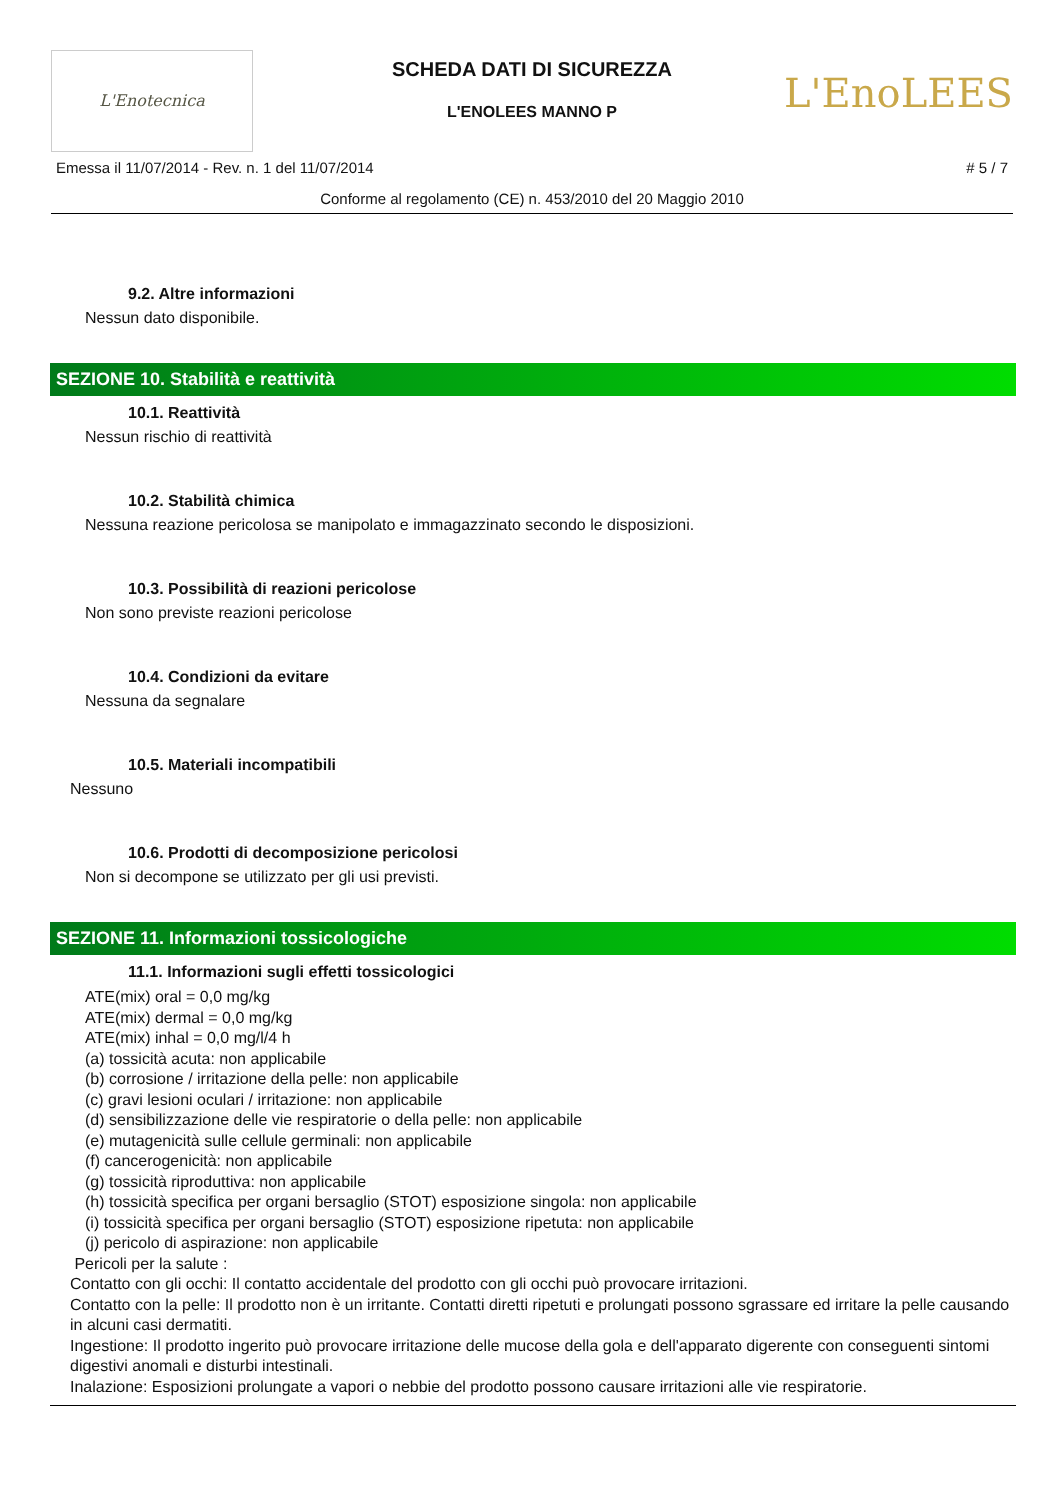L'Enotecnica
L'EnoLEES
SCHEDA DATI DI SICUREZZA
L'ENOLEES MANNO P
Emessa il 11/07/2014 - Rev. n. 1 del 11/07/2014 # 5 / 7
Conforme al regolamento (CE) n. 453/2010 del 20 Maggio 2010
9.2. Altre informazioni
Nessun dato disponibile.
SEZIONE 10. Stabilità e reattività
10.1. Reattività
Nessun rischio di reattività
10.2. Stabilità chimica
Nessuna reazione pericolosa se manipolato e immagazzinato secondo le disposizioni.
10.3. Possibilità di reazioni pericolose
Non sono previste reazioni pericolose
10.4. Condizioni da evitare
Nessuna da segnalare
10.5. Materiali incompatibili
Nessuno
10.6. Prodotti di decomposizione pericolosi
Non si decompone se utilizzato per gli usi previsti.
SEZIONE 11. Informazioni tossicologiche
11.1. Informazioni sugli effetti tossicologici
ATE(mix) oral = 0,0 mg/kg
ATE(mix) dermal = 0,0 mg/kg
ATE(mix) inhal = 0,0 mg/l/4 h
(a) tossicità acuta: non applicabile
(b) corrosione / irritazione della pelle: non applicabile
(c) gravi lesioni oculari / irritazione: non applicabile
(d) sensibilizzazione delle vie respiratorie o della pelle: non applicabile
(e) mutagenicità sulle cellule germinali: non applicabile
(f) cancerogenicità: non applicabile
(g) tossicità riproduttiva: non applicabile
(h) tossicità specifica per organi bersaglio (STOT) esposizione singola: non applicabile
(i) tossicità specifica per organi bersaglio (STOT) esposizione ripetuta: non applicabile
(j) pericolo di aspirazione: non applicabile
Pericoli per la salute :
Contatto con gli occhi: Il contatto accidentale del prodotto con gli occhi può provocare irritazioni.
Contatto con la pelle: Il prodotto non è un irritante. Contatti diretti ripetuti e prolungati possono sgrassare ed irritare la pelle causando in alcuni casi dermatiti.
Ingestione: Il prodotto ingerito può provocare irritazione delle mucose della gola e dell'apparato digerente con conseguenti sintomi digestivi anomali e disturbi intestinali.
Inalazione: Esposizioni prolungate a vapori o nebbie del prodotto possono causare irritazioni alle vie respiratorie.